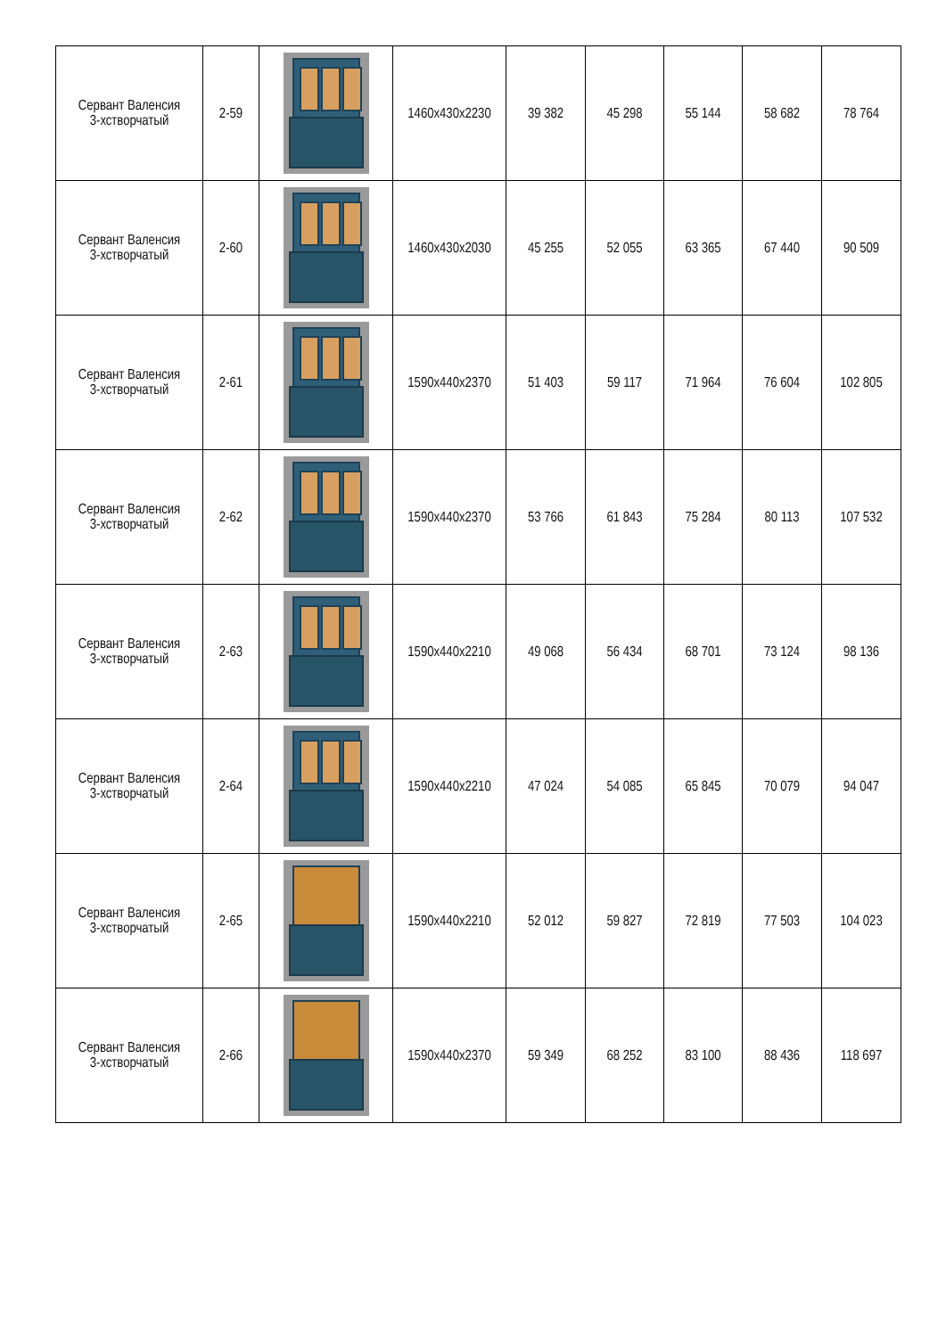| Сервант Валенсия 3-хстворчатый | 2-59 | | 1460x430x2230 | 39 382 | 45 298 | 55 144 | 58 682 | 78 764 |
| Сервант Валенсия 3-хстворчатый | 2-60 | | 1460x430x2030 | 45 255 | 52 055 | 63 365 | 67 440 | 90 509 |
| Сервант Валенсия 3-хстворчатый | 2-61 | | 1590x440x2370 | 51 403 | 59 117 | 71 964 | 76 604 | 102 805 |
| Сервант Валенсия 3-хстворчатый | 2-62 | | 1590x440x2370 | 53 766 | 61 843 | 75 284 | 80 113 | 107 532 |
| Сервант Валенсия 3-хстворчатый | 2-63 | | 1590x440x2210 | 49 068 | 56 434 | 68 701 | 73 124 | 98 136 |
| Сервант Валенсия 3-хстворчатый | 2-64 | | 1590x440x2210 | 47 024 | 54 085 | 65 845 | 70 079 | 94 047 |
| Сервант Валенсия 3-хстворчатый | 2-65 | | 1590x440x2210 | 52 012 | 59 827 | 72 819 | 77 503 | 104 023 |
| Сервант Валенсия 3-хстворчатый | 2-66 | | 1590x440x2370 | 59 349 | 68 252 | 83 100 | 88 436 | 118 697 |